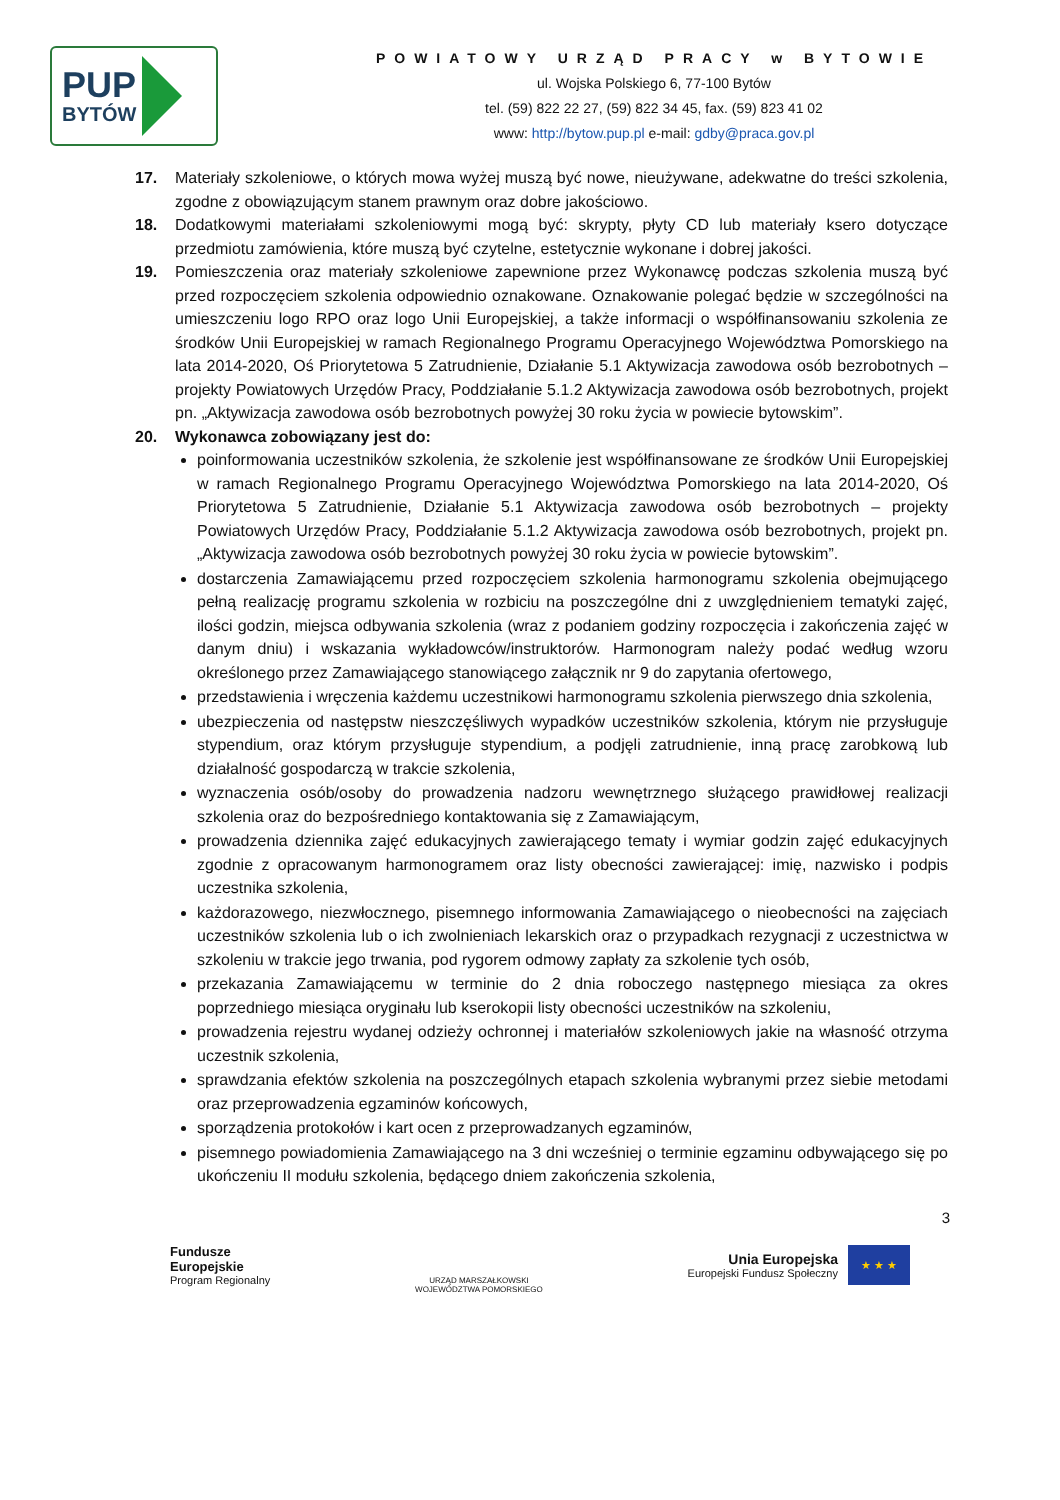PUP
BYTÓW
POWIATOWY URZĄD PRACY w BYTOWIE
ul. Wojska Polskiego 6, 77-100 Bytów
tel. (59) 822 22 27, (59) 822 34 45, fax. (59) 823 41 02
www: http://bytow.pup.pl e-mail: gdby@praca.gov.pl
17. Materiały szkoleniowe, o których mowa wyżej muszą być nowe, nieużywane, adekwatne do treści szkolenia, zgodne z obowiązującym stanem prawnym oraz dobre jakościowo.
18. Dodatkowymi materiałami szkoleniowymi mogą być: skrypty, płyty CD lub materiały ksero dotyczące przedmiotu zamówienia, które muszą być czytelne, estetycznie wykonane i dobrej jakości.
19. Pomieszczenia oraz materiały szkoleniowe zapewnione przez Wykonawcę podczas szkolenia muszą być przed rozpoczęciem szkolenia odpowiednio oznakowane. Oznakowanie polegać będzie w szczególności na umieszczeniu logo RPO oraz logo Unii Europejskiej, a także informacji o współfinansowaniu szkolenia ze środków Unii Europejskiej w ramach Regionalnego Programu Operacyjnego Województwa Pomorskiego na lata 2014-2020, Oś Priorytetowa 5 Zatrudnienie, Działanie 5.1 Aktywizacja zawodowa osób bezrobotnych – projekty Powiatowych Urzędów Pracy, Poddziałanie 5.1.2 Aktywizacja zawodowa osób bezrobotnych, projekt pn. „Aktywizacja zawodowa osób bezrobotnych powyżej 30 roku życia w powiecie bytowskim”.
20. Wykonawca zobowiązany jest do:
poinformowania uczestników szkolenia, że szkolenie jest współfinansowane ze środków Unii Europejskiej w ramach Regionalnego Programu Operacyjnego Województwa Pomorskiego na lata 2014-2020, Oś Priorytetowa 5 Zatrudnienie, Działanie 5.1 Aktywizacja zawodowa osób bezrobotnych – projekty Powiatowych Urzędów Pracy, Poddziałanie 5.1.2 Aktywizacja zawodowa osób bezrobotnych, projekt pn. „Aktywizacja zawodowa osób bezrobotnych powyżej 30 roku życia w powiecie bytowskim”.
dostarczenia Zamawiającemu przed rozpoczęciem szkolenia harmonogramu szkolenia obejmującego pełną realizację programu szkolenia w rozbiciu na poszczególne dni z uwzględnieniem tematyki zajęć, ilości godzin, miejsca odbywania szkolenia (wraz z podaniem godziny rozpoczęcia i zakończenia zajęć w danym dniu) i wskazania wykładowców/instruktorów. Harmonogram należy podać według wzoru określonego przez Zamawiającego stanowiącego załącznik nr 9 do zapytania ofertowego,
przedstawienia i wręczenia każdemu uczestnikowi harmonogramu szkolenia pierwszego dnia szkolenia,
ubezpieczenia od następstw nieszczęśliwych wypadków uczestników szkolenia, którym nie przysługuje stypendium, oraz którym przysługuje stypendium, a podjęli zatrudnienie, inną pracę zarobkową lub działalność gospodarczą w trakcie szkolenia,
wyznaczenia osób/osoby do prowadzenia nadzoru wewnętrznego służącego prawidłowej realizacji szkolenia oraz do bezpośredniego kontaktowania się z Zamawiającym,
prowadzenia dziennika zajęć edukacyjnych zawierającego tematy i wymiar godzin zajęć edukacyjnych zgodnie z opracowanym harmonogramem oraz listy obecności zawierającej: imię, nazwisko i podpis uczestnika szkolenia,
każdorazowego, niezwłocznego, pisemnego informowania Zamawiającego o nieobecności na zajęciach uczestników szkolenia lub o ich zwolnieniach lekarskich oraz o przypadkach rezygnacji z uczestnictwa w szkoleniu w trakcie jego trwania, pod rygorem odmowy zapłaty za szkolenie tych osób,
przekazania Zamawiającemu w terminie do 2 dnia roboczego następnego miesiąca za okres poprzedniego miesiąca oryginału lub kserokopii listy obecności uczestników na szkoleniu,
prowadzenia rejestru wydanej odzieży ochronnej i materiałów szkoleniowych jakie na własność otrzyma uczestnik szkolenia,
sprawdzania efektów szkolenia na poszczególnych etapach szkolenia wybranymi przez siebie metodami oraz przeprowadzenia egzaminów końcowych,
sporządzenia protokołów i kart ocen z przeprowadzanych egzaminów,
pisemnego powiadomienia Zamawiającego na 3 dni wcześniej o terminie egzaminu odbywającego się po ukończeniu II modułu szkolenia, będącego dniem zakończenia szkolenia,
3
Fundusze
Europejskie
Program Regionalny
URZĄD MARSZAŁKOWSKI
WOJEWÓDZTWA POMORSKIEGO
Unia Europejska
Europejski Fundusz Społeczny
★ ★ ★